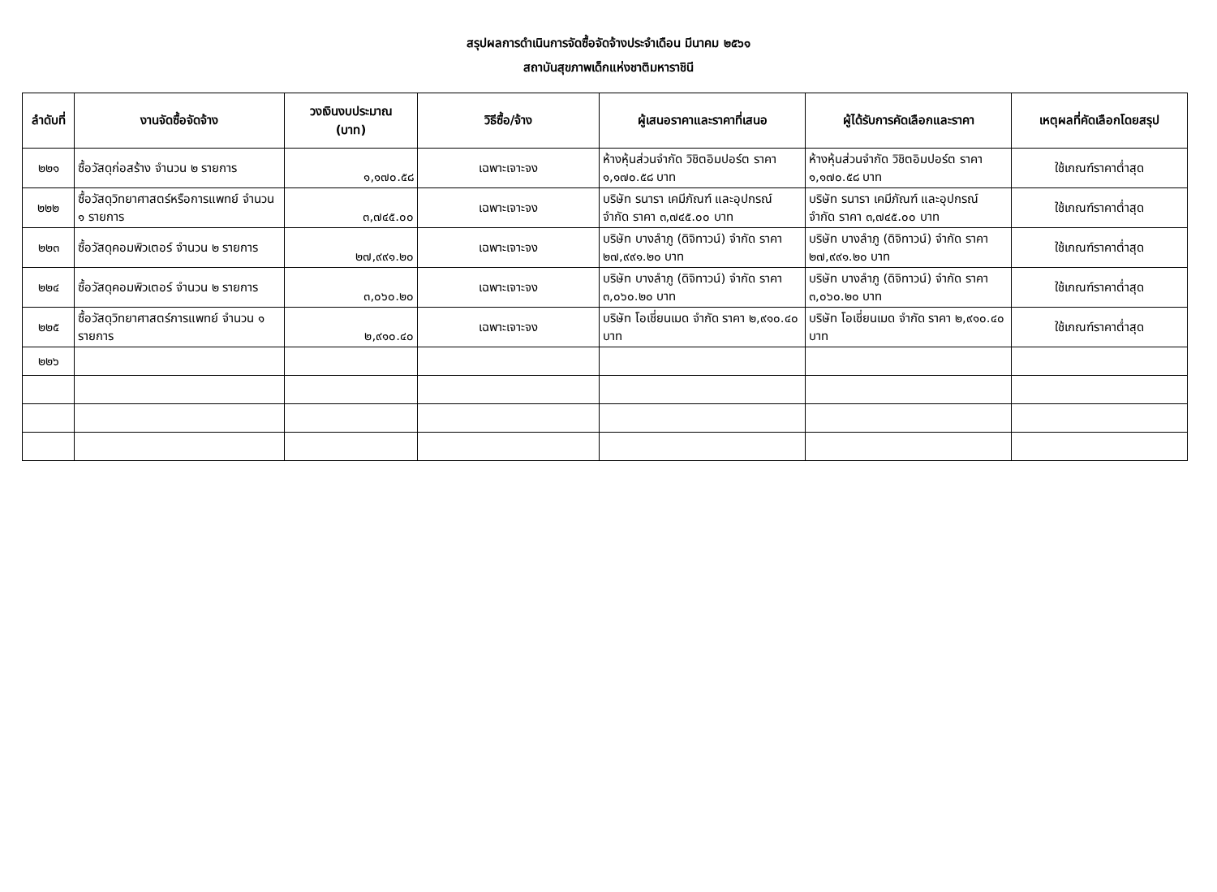สรุปผลการดำเนินการจัดซื้อจัดจ้างประจำเดือน มีนาคม ๒๕๖๑
สถาบันสุขภาพเด็กแห่งชาติมหาราชินี
| ลำดับที่ | งานจัดซื้อจัดจ้าง | วงเงินงบประมาณ (บาท) | วิธีซื้อ/จ้าง | ผู้เสนอราคาและราคาที่เสนอ | ผู้ได้รับการคัดเลือกและราคา | เหตุผลที่คัดเลือกโดยสรุป |
| --- | --- | --- | --- | --- | --- | --- |
| ๒๒๑ | ซื้อวัสดุก่อสร้าง จำนวน ๒ รายการ | ๑,๑๗๐.๕๘ | เฉพาะเจาะจง | ห้างหุ้นส่วนจำกัด วิชิตอิมปอร์ต ราคา ๑,๑๗๐.๕๘ บาท | ห้างหุ้นส่วนจำกัด วิชิตอิมปอร์ต ราคา ๑,๑๗๐.๕๘ บาท | ใช้เกณฑ์ราคาต่ำสุด |
| ๒๒๒ | ซื้อวัสดุวิทยาศาสตร์หรือการแพทย์ จำนวน ๑ รายการ | ๓,๗๔๕.๐๐ | เฉพาะเจาะจง | บริษัท รนารา เคมีภัณฑ์ และอุปกรณ์ จำกัด ราคา ๓,๗๔๕.๐๐ บาท | บริษัท รนารา เคมีภัณฑ์ และอุปกรณ์ จำกัด ราคา ๓,๗๔๕.๐๐ บาท | ใช้เกณฑ์ราคาต่ำสุด |
| ๒๒๓ | ซื้อวัสดุคอมพิวเตอร์ จำนวน ๒ รายการ | ๒๗,๙๙๑.๒๐ | เฉพาะเจาะจง | บริษัท บางลำภู (ดิจิทาวน์) จำกัด ราคา ๒๗,๙๙๑.๒๐ บาท | บริษัท บางลำภู (ดิจิทาวน์) จำกัด ราคา ๒๗,๙๙๑.๒๐ บาท | ใช้เกณฑ์ราคาต่ำสุด |
| ๒๒๔ | ซื้อวัสดุคอมพิวเตอร์ จำนวน ๒ รายการ | ๓,๐๖๐.๒๐ | เฉพาะเจาะจง | บริษัท บางลำภู (ดิจิทาวน์) จำกัด ราคา ๓,๐๖๐.๒๐ บาท | บริษัท บางลำภู (ดิจิทาวน์) จำกัด ราคา ๓,๐๖๐.๒๐ บาท | ใช้เกณฑ์ราคาต่ำสุด |
| ๒๒๕ | ซื้อวัสดุวิทยาศาสตร์การแพทย์ จำนวน ๑ รายการ | ๒,๙๑๐.๔๐ | เฉพาะเจาะจง | บริษัท โอเชี่ยนเมด จำกัด ราคา ๒,๙๑๐.๔๐ บาท | บริษัท โอเชี่ยนเมด จำกัด ราคา ๒,๙๑๐.๔๐ บาท | ใช้เกณฑ์ราคาต่ำสุด |
| ๒๒๖ | | | | | | |